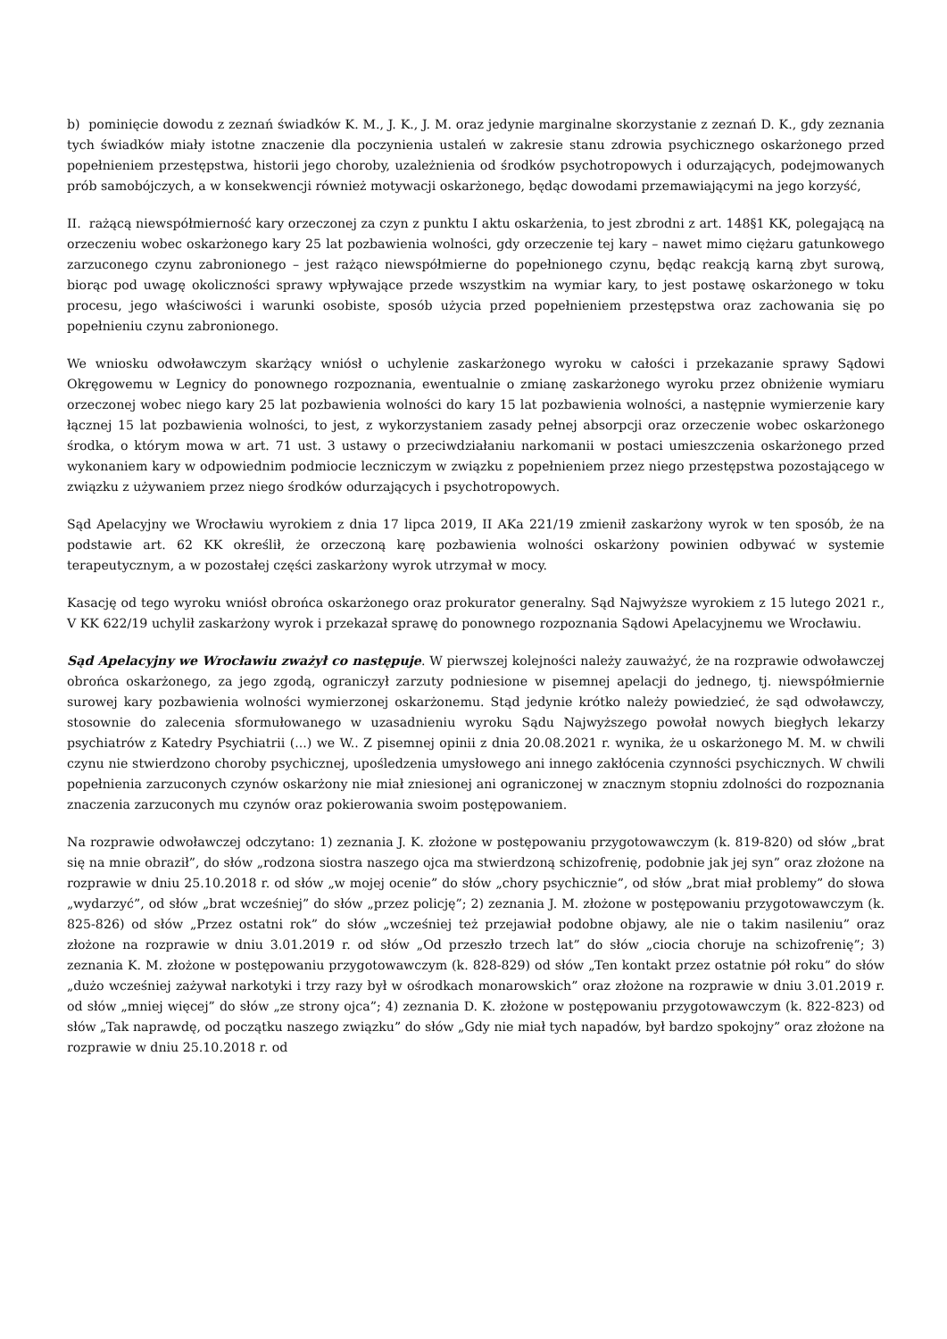b) pominięcie dowodu z zeznań świadków K. M., J. K., J. M. oraz jedynie marginalne skorzystanie z zeznań D. K., gdy zeznania tych świadków miały istotne znaczenie dla poczynienia ustaleń w zakresie stanu zdrowia psychicznego oskarżonego przed popełnieniem przestępstwa, historii jego choroby, uzależnienia od środków psychotropowych i odurzających, podejmowanych prób samobójczych, a w konsekwencji również motywacji oskarżonego, będąc dowodami przemawiającymi na jego korzyść,
II. rażącą niewspółmierność kary orzeczonej za czyn z punktu I aktu oskarżenia, to jest zbrodni z art. 148§1 KK, polegającą na orzeczeniu wobec oskarżonego kary 25 lat pozbawienia wolności, gdy orzeczenie tej kary – nawet mimo ciężaru gatunkowego zarzuconego czynu zabronionego – jest rażąco niewspółmierne do popełnionego czynu, będąc reakcją karną zbyt surową, biorąc pod uwagę okoliczności sprawy wpływające przede wszystkim na wymiar kary, to jest postawę oskarżonego w toku procesu, jego właściwości i warunki osobiste, sposób użycia przed popełnieniem przestępstwa oraz zachowania się po popełnieniu czynu zabronionego.
We wniosku odwoławczym skarżący wniósł o uchylenie zaskarżonego wyroku w całości i przekazanie sprawy Sądowi Okręgowemu w Legnicy do ponownego rozpoznania, ewentualnie o zmianę zaskarżonego wyroku przez obniżenie wymiaru orzeczonej wobec niego kary 25 lat pozbawienia wolności do kary 15 lat pozbawienia wolności, a następnie wymierzenie kary łącznej 15 lat pozbawienia wolności, to jest, z wykorzystaniem zasady pełnej absorpcji oraz orzeczenie wobec oskarżonego środka, o którym mowa w art. 71 ust. 3 ustawy o przeciwdziałaniu narkomanii w postaci umieszczenia oskarżonego przed wykonaniem kary w odpowiednim podmiocie leczniczym w związku z popełnieniem przez niego przestępstwa pozostającego w związku z używaniem przez niego środków odurzających i psychotropowych.
Sąd Apelacyjny we Wrocławiu wyrokiem z dnia 17 lipca 2019, II AKa 221/19 zmienił zaskarżony wyrok w ten sposób, że na podstawie art. 62 KK określił, że orzeczoną karę pozbawienia wolności oskarżony powinien odbywać w systemie terapeutycznym, a w pozostałej części zaskarżony wyrok utrzymał w mocy.
Kasację od tego wyroku wniósł obrońca oskarżonego oraz prokurator generalny. Sąd Najwyższe wyrokiem z 15 lutego 2021 r., V KK 622/19 uchylił zaskarżony wyrok i przekazał sprawę do ponownego rozpoznania Sądowi Apelacyjnemu we Wrocławiu.
Sąd Apelacyjny we Wrocławiu zważył co następuje. W pierwszej kolejności należy zauważyć, że na rozprawie odwoławczej obrońca oskarżonego, za jego zgodą, ograniczył zarzuty podniesione w pisemnej apelacji do jednego, tj. niewspółmiernie surowej kary pozbawienia wolności wymierzonej oskarżonemu. Stąd jedynie krótko należy powiedzieć, że sąd odwoławczy, stosownie do zalecenia sformułowanego w uzasadnieniu wyroku Sądu Najwyższego powołał nowych biegłych lekarzy psychiatrów z Katedry Psychiatrii (...) we W.. Z pisemnej opinii z dnia 20.08.2021 r. wynika, że u oskarżonego M. M. w chwili czynu nie stwierdzono choroby psychicznej, upośledzenia umysłowego ani innego zakłócenia czynności psychicznych. W chwili popełnienia zarzuconych czynów oskarżony nie miał zniesionej ani ograniczonej w znacznym stopniu zdolności do rozpoznania znaczenia zarzuconych mu czynów oraz pokierowania swoim postępowaniem.
Na rozprawie odwoławczej odczytano: 1) zeznania J. K. złożone w postępowaniu przygotowawczym (k. 819-820) od słów „brat się na mnie obraził”, do słów „rodzona siostra naszego ojca ma stwierdzoną schizofrenię, podobnie jak jej syn” oraz złożone na rozprawie w dniu 25.10.2018 r. od słów „w mojej ocenie” do słów „chory psychicznie”, od słów „brat miał problemy” do słowa „wydarzyć”, od słów „brat wcześniej” do słów „przez policję”; 2) zeznania J. M. złożone w postępowaniu przygotowawczym (k. 825-826) od słów „Przez ostatni rok” do słów „wcześniej też przejawiał podobne objawy, ale nie o takim nasileniu” oraz złożone na rozprawie w dniu 3.01.2019 r. od słów „Od przeszło trzech lat” do słów „ciocia choruje na schizofrenię”; 3) zeznania K. M. złożone w postępowaniu przygotowawczym (k. 828-829) od słów „Ten kontakt przez ostatnie pół roku” do słów „dużo wcześniej zażywał narkotyki i trzy razy był w ośrodkach monarowskich” oraz złożone na rozprawie w dniu 3.01.2019 r. od słów „mniej więcej” do słów „ze strony ojca”; 4) zeznania D. K. złożone w postępowaniu przygotowawczym (k. 822-823) od słów „Tak naprawdę, od początku naszego związku” do słów „Gdy nie miał tych napadów, był bardzo spokojny” oraz złożone na rozprawie w dniu 25.10.2018 r. od